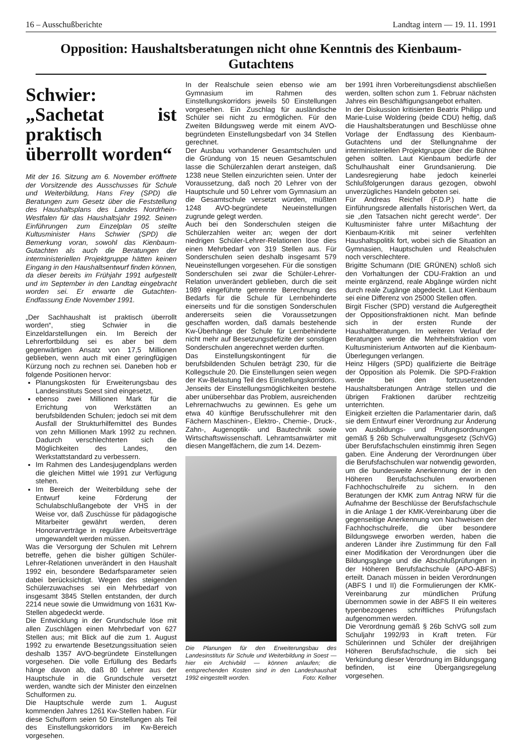16 – Ausschußberichte Landtag intern — 19. 11. 1991
Opposition: Haushaltsberatungen nicht ohne Kenntnis des Kienbaum-Gutachtens
Schwier: „Sachetat ist praktisch überrollt worden“
Mit der 16. Sitzung am 6. November eröffnete der Vorsitzende des Ausschusses für Schule und Weiterbildung, Hans Frey (SPD) die Beratungen zum Gesetz über die Feststellung des Haushaltsplans des Landes Nordrhein-Westfalen für das Haushaltsjahr 1992. Seinen Einführungen zum Einzelplan 05 stellte Kultusminister Hans Schwier (SPD) die Bemerkung voran, sowohl das Kienbaum-Gutachten als auch die Beratungen der interministeriellen Projektgruppe hätten keinen Eingang in den Haushaltsentwurf finden können, da dieser bereits im Frühjahr 1991 aufgestellt und im September in den Landtag eingebracht worden sei. Er erwarte die Gutachten-Endfassung Ende November 1991.
„Der Sachhaushalt ist praktisch überrollt worden“, stieg Schwier in die Einzeldarstellungen ein. Im Bereich der Lehrerfortbildung sei es aber bei dem gegenwärtigen Ansatz von 17,5 Millionen geblieben, wenn auch mit einer geringfügigen Kürzung noch zu rechnen sei. Daneben hob er folgende Positionen hervor:
Planungskosten für Erweiterungsbau des Landesinstituts Soest sind eingesetzt,
ebenso zwei Millionen Mark für die Errichtung von Werkstätten an berufsbildenden Schulen; jedoch sei mit dem Ausfall der Strukturhilfemittel des Bundes von zehn Millionen Mark 1992 zu rechnen. Dadurch verschlechterten sich die Möglichkeiten des Landes, den Werkstattstandard zu verbessern.
Im Rahmen des Landesjugendplans werden die gleichen Mittel wie 1991 zur Verfügung stehen.
Im Bereich der Weiterbildung sehe der Entwurf keine Förderung der Schulabschlußangebote der VHS in der Weise vor, daß Zuschüsse für pädagogische Mitarbeiter gewährt werden, deren Honorarverträge in reguläre Arbeitsverträge umgewandelt werden müssen.
Was die Versorgung der Schulen mit Lehrern betreffe, gehen die bisher gültigen Schüler-Lehrer-Relationen unverändert in den Haushalt 1992 ein, besondere Bedarfsparameter seien dabei berücksichtigt. Wegen des steigenden Schülerzuwachses sei ein Mehrbedarf von insgesamt 3845 Stellen entstanden, der durch 2214 neue sowie die Umwidmung von 1631 Kw-Stellen abgedeckt werde.
Die Entwicklung in der Grundschule löse mit allen Zuschlägen einen Mehrbedarf von 627 Stellen aus; mit Blick auf die zum 1. August 1992 zu erwartende Besetzungssituation seien deshalb 1357 AVO-begründete Einstellungen vorgesehen. Die volle Erfüllung des Bedarfs hänge davon ab, daß 80 Lehrer aus der Hauptschule in die Grundschule versetzt werden, wandte sich der Minister den einzelnen Schulformen zu.
Die Hauptschule werde zum 1. August kommenden Jahres 1261 Kw-Stellen haben. Für diese Schulform seien 50 Einstellungen als Teil des Einstellungskorridors im Kw-Bereich vorgesehen.
In der Realschule seien ebenso wie am Gymnasium im Rahmen des Einstellungskorridors jeweils 50 Einstellungen vorgesehen. Ein Zuschlag für ausländische Schüler sei nicht zu ermöglichen. Für den Zweiten Bildungsweg werde mit einem AVO-begründeten Einstellungsbedarf von 34 Stellen gerechnet.
Der Ausbau vorhandener Gesamtschulen und die Gründung von 15 neuen Gesamtschulen lasse die Schülerzahlen derart ansteigen, daß 1238 neue Stellen einzurichten seien. Unter der Voraussetzung, daß noch 20 Lehrer von der Hauptschule und 50 Lehrer vom Gymnasium an die Gesamtschule versetzt würden, müßten 1248 AVO-begründete Neueinstellungen zugrunde gelegt werden.
Auch bei den Sonderschulen steigen die Schülerzahlen weiter an; wegen der dort niedrigen Schüler-Lehrer-Relationen löse dies einen Mehrbedarf von 319 Stellen aus. Für Sonderschulen seien deshalb insgesamt 579 Neueinstellungen vorgesehen. Für die sonstigen Sonderschulen sei zwar die Schüler-Lehrer-Relation unverändert geblieben, durch die seit 1989 eingeführte getrennte Berechnung des Bedarfs für die Schule für Lernbehinderte einerseits und für die sonstigen Sonderschulen andererseits seien die Voraussetzungen geschaffen worden, daß damals bestehende Kw-Überhänge der Schule für Lernbehinderte nicht mehr auf Besetzungsdefizite der sonstigen Sonderschulen angerechnet werden durften.
Das Einstellungskontingent für die berufsbildenden Schulen beträgt 230, für die Kollegschule 20. Die Einstellungen seien wegen der Kw-Belastung Teil des Einstellungskorridors. Jenseits der Einstellungsmöglichkeiten bestehe aber unübersehbar das Problem, ausreichenden Lehrernachwuchs zu gewinnen. Es gehe um etwa 40 künftige Berufsschullehrer mit den Fächern Maschinen-, Elektro-, Chemie-, Druck-, Zahn-, Augenoptik- und Bautechnik sowie Wirtschaftswissenschaft. Lehramtsanwärter mit diesen Mangelfächern, die zum 14. Dezem-
Die Planungen für den Erweiterungsbau des Landesinstituts für Schule und Weiterbildung in Soest — hier ein Archivbild — können anlaufen; die entsprechenden Kosten sind in den Landeshaushalt 1992 eingestellt worden. Foto: Kellner
ber 1991 ihren Vorbereitungsdienst abschließen werden, sollten schon zum 1. Februar nächsten Jahres ein Beschäftigungsangebot erhalten.
In der Diskussion kritisierten Beatrix Philipp und Marie-Luise Woldering (beide CDU) heftig, daß die Haushaltsberatungen und Beschlüsse ohne Vorlage der Endfassung des Kienbaum-Gutachtens und der Stellungnahme der interministeriellen Projektgruppe über die Bühne gehen sollten. Laut Kienbaum bedürfe der Schulhaushalt einer Grundsanierung. Die Landesregierung habe jedoch keinerlei Schlußfolgerungen daraus gezogen, obwohl unverzügliches Handeln geboten sei.
Für Andreas Reichel (F.D.P.) hatte die Einführungsrede allenfalls historischen Wert, da sie „den Tatsachen nicht gerecht werde“. Der Kultusminister fahre unter Mißachtung der Kienbaum-Kritik mit seiner verfehlten Haushaltspolitik fort, wobei sich die Situation an Gymnasien, Hauptschulen und Realschulen noch verschlechtere.
Brigitte Schumann (DIE GRÜNEN) schloß sich den Vorhaltungen der CDU-Fraktion an und meinte ergänzend, reale Abgänge würden nicht durch reale Zugänge abgedeckt. Laut Kienbaum sei eine Differenz von 25000 Stellen offen.
Birgit Fischer (SPD) verstand die Aufgeregtheit der Oppositionsfraktionen nicht. Man befinde sich in der ersten Runde der Haushaltberatungen. Im weiteren Verlauf der Beratungen werde die Mehrheitsfraktion vom Kultusministerium Antworten auf die Kienbaum-Überlegungen verlangen.
Heinz Hilgers (SPD) qualifizierte die Beiträge der Opposition als Polemik. Die SPD-Fraktion werde bei den fortzusetzenden Haushaltsberatungen Anträge stellen und die übrigen Fraktionen darüber rechtzeitig unterrichten.
Einigkeit erzielten die Parlamentarier darin, daß sie dem Entwurf einer Verordnung zur Änderung von Ausbildungs- und Prüfungsordnungen gemäß § 26b Schulverwaltungsgesetz (SchVG) über Berufsfachschulen einstimmig ihren Segen gaben. Eine Änderung der Verordnungen über die Berufsfachschulen war notwendig geworden, um die bundesweite Anerkennung der in den Höheren Berufsfachschulen erworbenen Fachhochschulreife zu sichern. In den Beratungen der KMK zum Antrag NRW für die Aufnahme der Beschlüsse der Berufsfachschule in die Anlage 1 der KMK-Vereinbarung über die gegenseitige Anerkennung von Nachweisen der Fachhochschulreife, die über besondere Bildungswege erworben werden, haben die anderen Länder ihre Zustimmung für den Fall einer Modifikation der Verordnungen über die Bildungsgänge und die Abschlußprüfungen in der Höheren Berufsfachschule (APO-ABFS) erteilt. Danach müssen in beiden Verordnungen (ABFS I und II) die Formulierungen der KMK-Vereinbarung zur mündlichen Prüfung übernommen sowie in der ABFS II ein weiteres typenbezogenes schriftliches Prüfungsfach aufgenommen werden.
Die Verordnung gemäß § 26b SchVG soll zum Schuljahr 1992/93 in Kraft treten. Für Schülerinnen und Schüler der dreijährigen Höheren Berufsfachschule, die sich bei Verkündung dieser Verordnung im Bildungsgang befinden, ist eine Übergangsregelung vorgesehen.